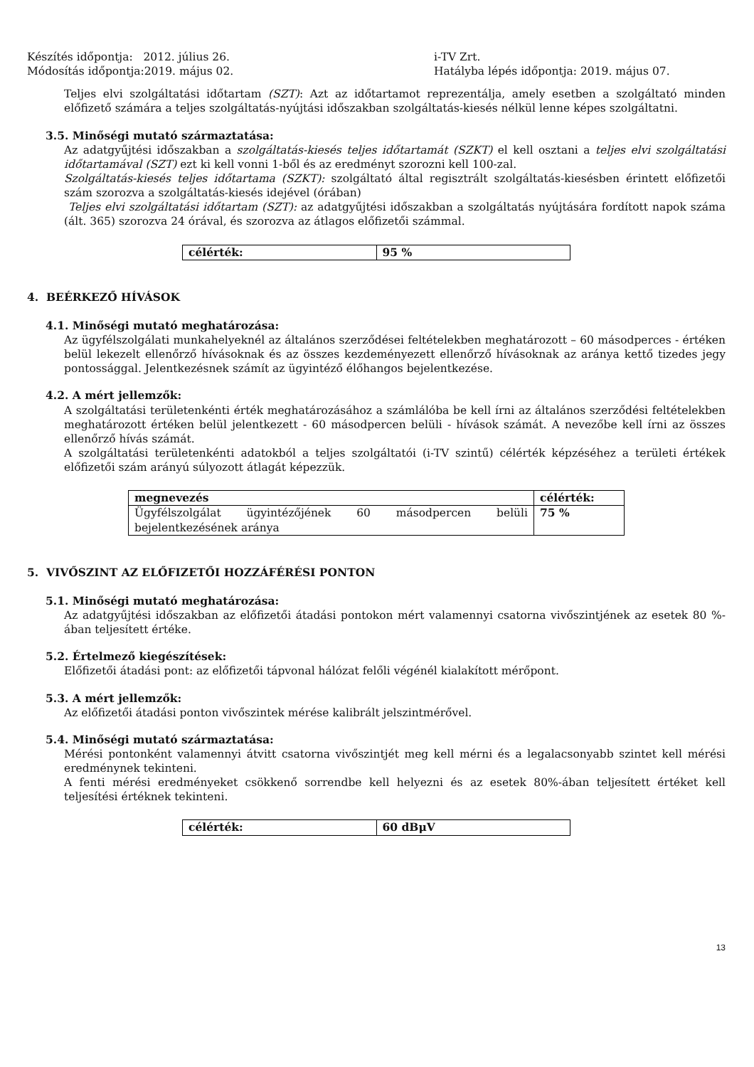Készítés időpontja: 2012. július 26.
Módosítás időpontja:2019. május 02.
i-TV Zrt.
Hatályba lépés időpontja: 2019. május 07.
Teljes elvi szolgáltatási időtartam (SZT): Azt az időtartamot reprezentálja, amely esetben a szolgáltató minden előfizető számára a teljes szolgáltatás-nyújtási időszakban szolgáltatás-kiesés nélkül lenne képes szolgáltatni.
3.5. Minőségi mutató származtatása:
Az adatgyűjtési időszakban a szolgáltatás-kiesés teljes időtartamát (SZKT) el kell osztani a teljes elvi szolgáltatási időtartamával (SZT) ezt ki kell vonni 1-ből és az eredményt szorozni kell 100-zal.
Szolgáltatás-kiesés teljes időtartama (SZKT): szolgáltató által regisztrált szolgáltatás-kiesésben érintett előfizetői szám szorozva a szolgáltatás-kiesés idejével (órában)
Teljes elvi szolgáltatási időtartam (SZT): az adatgyűjtési időszakban a szolgáltatás nyújtására fordított napok száma (ált. 365) szorozva 24 órával, és szorozva az átlagos előfizetői számmal.
| célérték: | 95 % |
| --- | --- |
4. BEÉRKEZŐ HÍVÁSOK
4.1. Minőségi mutató meghatározása:
Az ügyfélszolgálati munkahelyeknél az általános szerződései feltételekben meghatározott – 60 másodperces - értéken belül lekezelt ellenőrző hívásoknak és az összes kezdeményezett ellenőrző hívásoknak az aránya kettő tizedes jegy pontossággal. Jelentkezésnek számít az ügyintéző élőhangos bejelentkezése.
4.2. A mért jellemzők:
A szolgáltatási területenkénti érték meghatározásához a számlálóba be kell írni az általános szerződési feltételekben meghatározott értéken belül jelentkezett - 60 másodpercen belüli - hívások számát. A nevezőbe kell írni az összes ellenőrző hívás számát.
A szolgáltatási területenkénti adatokból a teljes szolgáltatói (i-TV szintű) célérték képzéséhez a területi értékek előfizetői szám arányú súlyozott átlagát képezzük.
| megnevezés | célérték: |
| --- | --- |
| Ügyfélszolgálat ügyintézőjének 60 másodpercen belüli bejelentkezésének aránya | 75 % |
5. VIVŐSZINT AZ ELŐFIZETŐI HOZZÁFÉRÉSI PONTON
5.1. Minőségi mutató meghatározása:
Az adatgyűjtési időszakban az előfizetői átadási pontokon mért valamennyi csatorna vivőszintjének az esetek 80 %-ában teljesített értéke.
5.2. Értelmező kiegészítések:
Előfizetői átadási pont: az előfizetői tápvonal hálózat felőli végénél kialakított mérőpont.
5.3. A mért jellemzők:
Az előfizetői átadási ponton vivőszintek mérése kalibrált jelszintmérővel.
5.4. Minőségi mutató származtatása:
Mérési pontonként valamennyi átvitt csatorna vivőszintjét meg kell mérni és a legalacsonyabb szintet kell mérési eredménynek tekinteni.
A fenti mérési eredményeket csökkenő sorrendbe kell helyezni és az esetek 80%-ában teljesített értéket kell teljesítési értéknek tekinteni.
| célérték: | 60 dBμV |
| --- | --- |
13